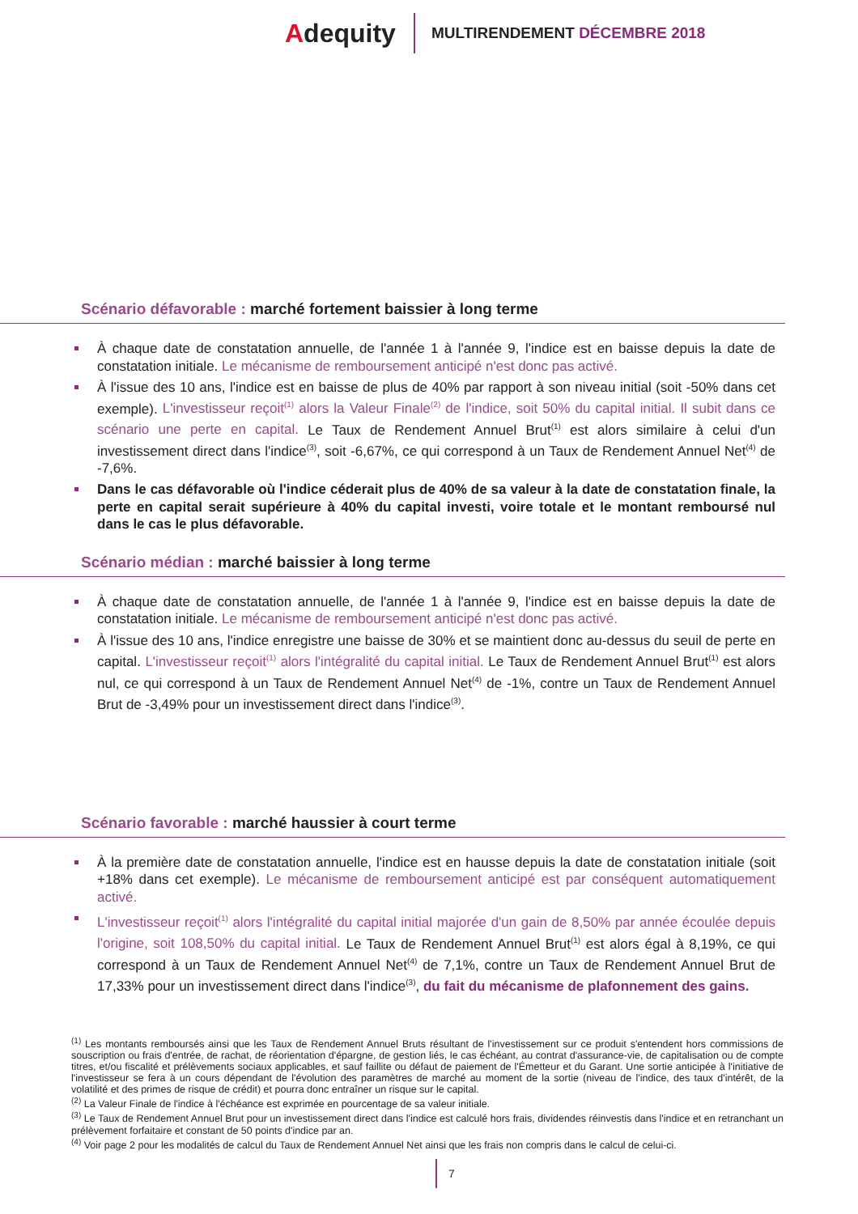Adequity
MULTIRENDEMENT DÉCEMBRE 2018
Scénario défavorable : marché fortement baissier à long terme
À chaque date de constatation annuelle, de l'année 1 à l'année 9, l'indice est en baisse depuis la date de constatation initiale. Le mécanisme de remboursement anticipé n'est donc pas activé.
À l'issue des 10 ans, l'indice est en baisse de plus de 40% par rapport à son niveau initial (soit -50% dans cet exemple). L'investisseur reçoit<sup>(1)</sup> alors la Valeur Finale<sup>(2)</sup> de l'indice, soit 50% du capital initial. Il subit dans ce scénario une perte en capital. Le Taux de Rendement Annuel Brut<sup>(1)</sup> est alors similaire à celui d'un investissement direct dans l'indice<sup>(3)</sup>, soit -6,67%, ce qui correspond à un Taux de Rendement Annuel Net<sup>(4)</sup> de -7,6%.
Dans le cas défavorable où l'indice céderait plus de 40% de sa valeur à la date de constatation finale, la perte en capital serait supérieure à 40% du capital investi, voire totale et le montant remboursé nul dans le cas le plus défavorable.
Scénario médian : marché baissier à long terme
À chaque date de constatation annuelle, de l'année 1 à l'année 9, l'indice est en baisse depuis la date de constatation initiale. Le mécanisme de remboursement anticipé n'est donc pas activé.
À l'issue des 10 ans, l'indice enregistre une baisse de 30% et se maintient donc au-dessus du seuil de perte en capital. L'investisseur reçoit<sup>(1)</sup> alors l'intégralité du capital initial. Le Taux de Rendement Annuel Brut<sup>(1)</sup> est alors nul, ce qui correspond à un Taux de Rendement Annuel Net<sup>(4)</sup> de -1%, contre un Taux de Rendement Annuel Brut de -3,49% pour un investissement direct dans l'indice<sup>(3)</sup>.
Scénario favorable : marché haussier à court terme
À la première date de constatation annuelle, l'indice est en hausse depuis la date de constatation initiale (soit +18% dans cet exemple). Le mécanisme de remboursement anticipé est par conséquent automatiquement activé.
L'investisseur reçoit<sup>(1)</sup> alors l'intégralité du capital initial majorée d'un gain de 8,50% par année écoulée depuis l'origine, soit 108,50% du capital initial. Le Taux de Rendement Annuel Brut<sup>(1)</sup> est alors égal à 8,19%, ce qui correspond à un Taux de Rendement Annuel Net<sup>(4)</sup> de 7,1%, contre un Taux de Rendement Annuel Brut de 17,33% pour un investissement direct dans l'indice<sup>(3)</sup>, du fait du mécanisme de plafonnement des gains.
<sup>(1)</sup> Les montants remboursés ainsi que les Taux de Rendement Annuel Bruts résultant de l'investissement sur ce produit s'entendent hors commissions de souscription ou frais d'entrée, de rachat, de réorientation d'épargne, de gestion liés, le cas échéant, au contrat d'assurance-vie, de capitalisation ou de compte titres, et/ou fiscalité et prélèvements sociaux applicables, et sauf faillite ou défaut de paiement de l'Émetteur et du Garant. Une sortie anticipée à l'initiative de l'investisseur se fera à un cours dépendant de l'évolution des paramètres de marché au moment de la sortie (niveau de l'indice, des taux d'intérêt, de la volatilité et des primes de risque de crédit) et pourra donc entraîner un risque sur le capital.
<sup>(2)</sup> La Valeur Finale de l'indice à l'échéance est exprimée en pourcentage de sa valeur initiale.
<sup>(3)</sup> Le Taux de Rendement Annuel Brut pour un investissement direct dans l'indice est calculé hors frais, dividendes réinvestis dans l'indice et en retranchant un prélèvement forfaitaire et constant de 50 points d'indice par an.
<sup>(4)</sup> Voir page 2 pour les modalités de calcul du Taux de Rendement Annuel Net ainsi que les frais non compris dans le calcul de celui-ci.
7